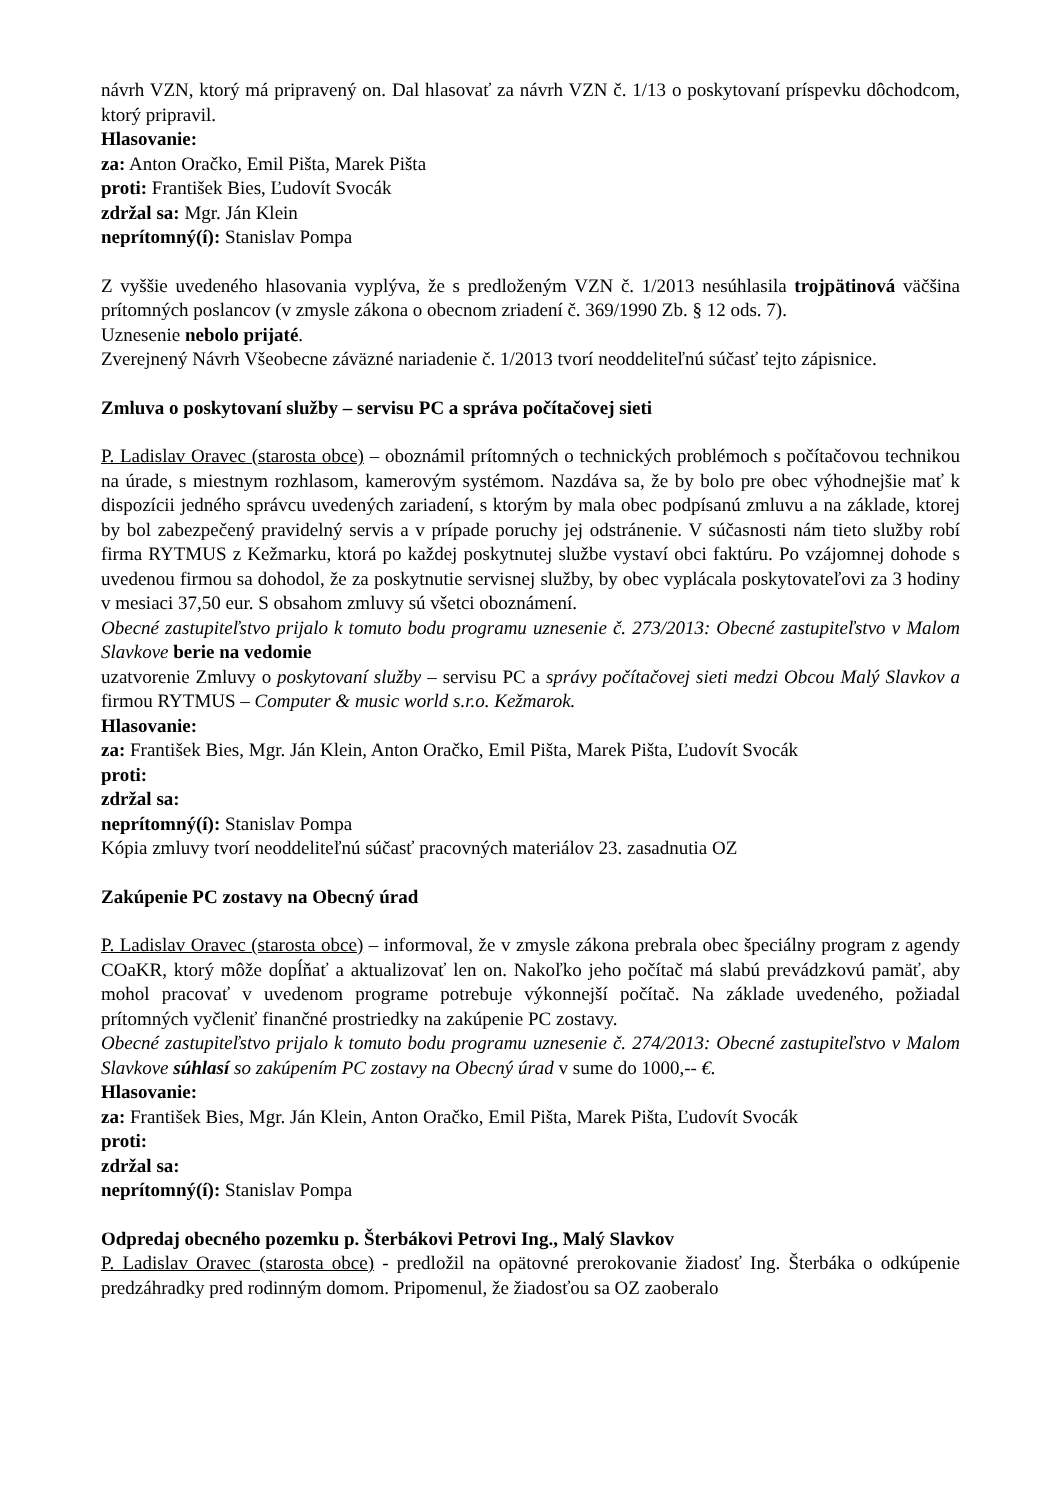návrh VZN, ktorý má pripravený on. Dal hlasovať za návrh VZN č. 1/13 o poskytovaní príspevku dôchodcom, ktorý pripravil.
Hlasovanie:
za: Anton Oračko, Emil Pišta, Marek Pišta
proti: František Bies, Ľudovít Svocák
zdržal sa: Mgr. Ján Klein
neprítomný(í): Stanislav Pompa
Z vyššie uvedeného hlasovania vyplýva, že s predloženým VZN č. 1/2013 nesúhlasila trojpätinová väčšina prítomných poslancov (v zmysle zákona o obecnom zriadení č. 369/1990 Zb. § 12 ods. 7).
Uznesenie nebolo prijaté.
Zverejnený Návrh Všeobecne záväzné nariadenie č. 1/2013 tvorí neoddeliteľnú súčasť tejto zápisnice.
Zmluva o poskytovaní služby – servisu PC a správa počítačovej sieti
P. Ladislav Oravec (starosta obce) – oboznámil prítomných o technických problémoch s počítačovou technikou na úrade, s miestnym rozhlasom, kamerovým systémom. Nazdáva sa, že by bolo pre obec výhodnejšie mať k dispozícii jedného správcu uvedených zariadení, s ktorým by mala obec podpísanú zmluvu a na základe, ktorej by bol zabezpečený pravidelný servis a v prípade poruchy jej odstránenie. V súčasnosti nám tieto služby robí firma RYTMUS z Kežmarku, ktorá po každej poskytnutej službe vystaví obci faktúru. Po vzájomnej dohode s uvedenou firmou sa dohodol, že za poskytnutie servisnej služby, by obec vyplácala poskytovateľovi za 3 hodiny v mesiaci 37,50 eur. S obsahom zmluvy sú všetci oboznámení.
Obecné zastupiteľstvo prijalo k tomuto bodu programu uznesenie č. 273/2013: Obecné zastupiteľstvo v Malom Slavkove berie na vedomie
uzatvorenie Zmluvy o poskytovaní služby – servisu PC a správy počítačovej sieti medzi Obcou Malý Slavkov a firmou RYTMUS – Computer & music world s.r.o. Kežmarok.
Hlasovanie:
za: František Bies, Mgr. Ján Klein, Anton Oračko, Emil Pišta, Marek Pišta, Ľudovít Svocák
proti:
zdržal sa:
neprítomný(í): Stanislav Pompa
Kópia zmluvy tvorí neoddeliteľnú súčasť pracovných materiálov 23. zasadnutia OZ
Zakúpenie PC zostavy na Obecný úrad
P. Ladislav Oravec (starosta obce) – informoval, že v zmysle zákona prebrala obec špeciálny program z agendy COaKR, ktorý môže dopĺňať a aktualizovať len on. Nakoľko jeho počítač má slabú prevádzkovú pamäť, aby mohol pracovať v uvedenom programe potrebuje výkonnejší počítač. Na základe uvedeného, požiadal prítomných vyčleniť finančné prostriedky na zakúpenie PC zostavy.
Obecné zastupiteľstvo prijalo k tomuto bodu programu uznesenie č. 274/2013: Obecné zastupiteľstvo v Malom Slavkove súhlasí so zakúpením PC zostavy na Obecný úrad v sume do 1000,-- €.
Hlasovanie:
za: František Bies, Mgr. Ján Klein, Anton Oračko, Emil Pišta, Marek Pišta, Ľudovít Svocák
proti:
zdržal sa:
neprítomný(í): Stanislav Pompa
Odpredaj obecného pozemku p. Šterbákovi Petrovi Ing., Malý Slavkov
P. Ladislav Oravec (starosta obce) - predložil na opätovné prerokovanie žiadosť Ing. Šterbáka o odkúpenie predzáhradky pred rodinným domom. Pripomenul, že žiadosťou sa OZ zaoberalo